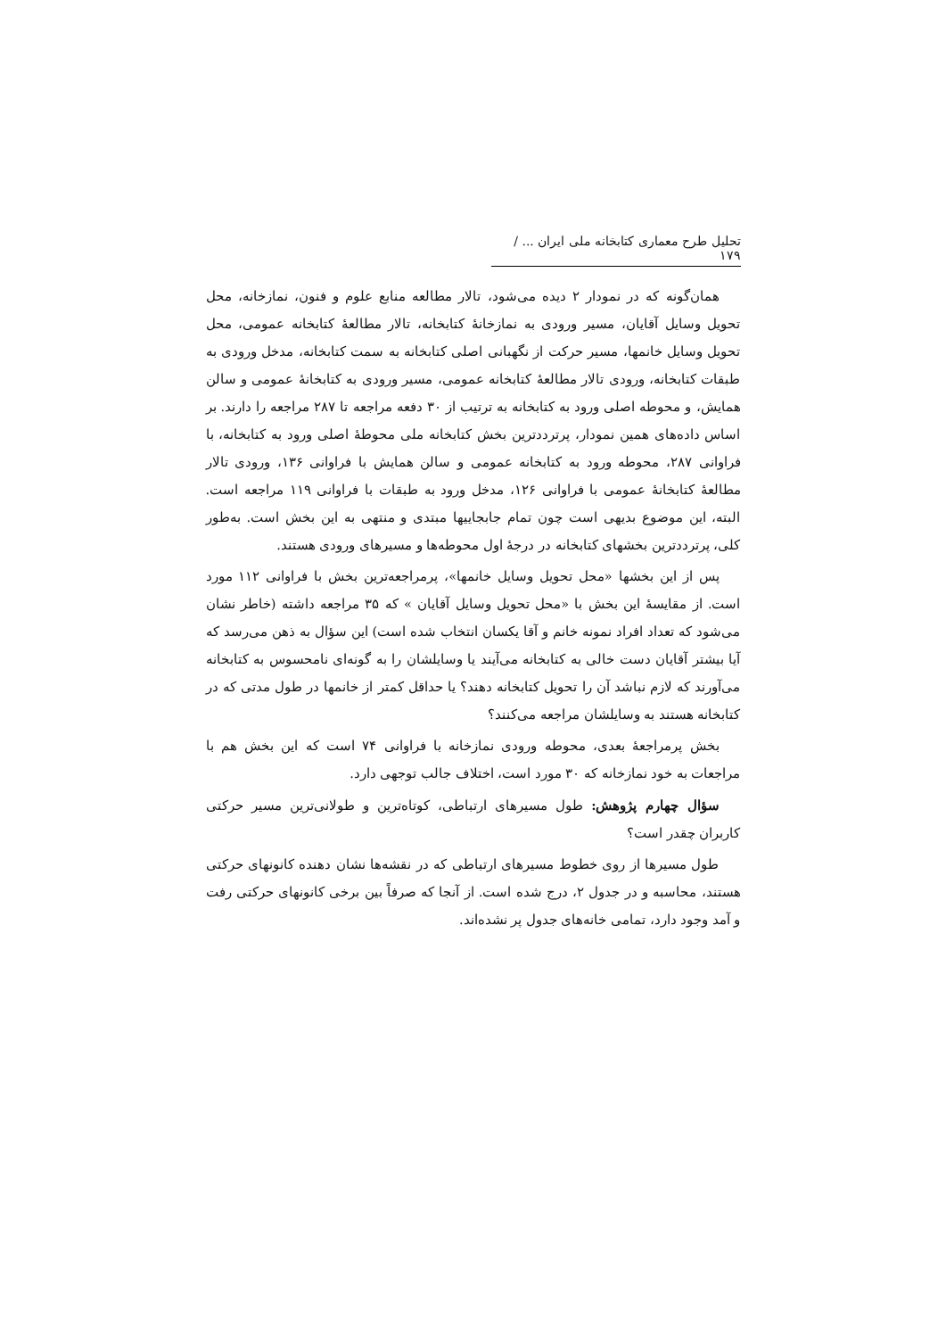تحلیل طرح معماری کتابخانه ملی ایران ... / ۱۷۹
همان‌گونه که در نمودار ۲ دیده می‌شود، تالار مطالعه منابع علوم و فنون، نمازخانه، محل تحویل وسایل آقایان، مسیر ورودی به نمازخانهٔ کتابخانه، تالار مطالعهٔ کتابخانه عمومی، محل تحویل وسایل خانمها، مسیر حرکت از نگهبانی اصلی کتابخانه به سمت کتابخانه، مدخل ورودی به طبقات کتابخانه، ورودی تالار مطالعهٔ کتابخانه عمومی، مسیر ورودی به کتابخانهٔ عمومی و سالن همایش، و محوطه اصلی ورود به کتابخانه به ترتیب از ۳۰ دفعه مراجعه تا ۲۸۷ مراجعه را دارند. بر اساس داده‌های همین نمودار، پرترددترین بخش کتابخانه ملی محوطهٔ اصلی ورود به کتابخانه، با فراوانی ۲۸۷، محوطه ورود به کتابخانه عمومی و سالن همایش با فراوانی ۱۳۶، ورودی تالار مطالعهٔ کتابخانهٔ عمومی با فراوانی ۱۲۶، مدخل ورود به طبقات با فراوانی ۱۱۹ مراجعه است. البته، این موضوع بدیهی است چون تمام جابجاییها مبتدی و منتهی به این بخش است. به‌طور کلی، پرترددترین بخشهای کتابخانه در درجهٔ اول محوطه‌ها و مسیرهای ورودی هستند.
پس از این بخشها «محل تحویل وسایل خانمها»، پرمراجعه‌ترین بخش با فراوانی ۱۱۲ مورد است. از مقایسهٔ این بخش با «محل تحویل وسایل آقایان » که ۳۵ مراجعه داشته (خاطر نشان می‌شود که تعداد افراد نمونه خانم و آقا یکسان انتخاب شده است) این سؤال به ذهن می‌رسد که آیا بیشتر آقایان دست خالی به کتابخانه می‌آیند یا وسایلشان را به گونه‌ای نامحسوس به کتابخانه می‌آورند که لازم نباشد آن را تحویل کتابخانه دهند؟ یا حداقل کمتر از خانمها در طول مدتی که در کتابخانه هستند به وسایلشان مراجعه می‌کنند؟
بخش پرمراجعهٔ بعدی، محوطه ورودی نمازخانه با فراوانی ۷۴ است که این بخش هم با مراجعات به خود نمازخانه که ۳۰ مورد است، اختلاف جالب توجهی دارد.
سؤال چهارم پژوهش: طول مسیرهای ارتباطی، کوتاه‌ترین و طولانی‌ترین مسیر حرکتی کاربران چقدر است؟
طول مسیرها از روی خطوط مسیرهای ارتباطی که در نقشه‌ها نشان دهنده کانونهای حرکتی هستند، محاسبه و در جدول ۲، درج شده است. از آنجا که صرفاً بین برخی کانونهای حرکتی رفت و آمد وجود دارد، تمامی خانه‌های جدول پر نشده‌اند.